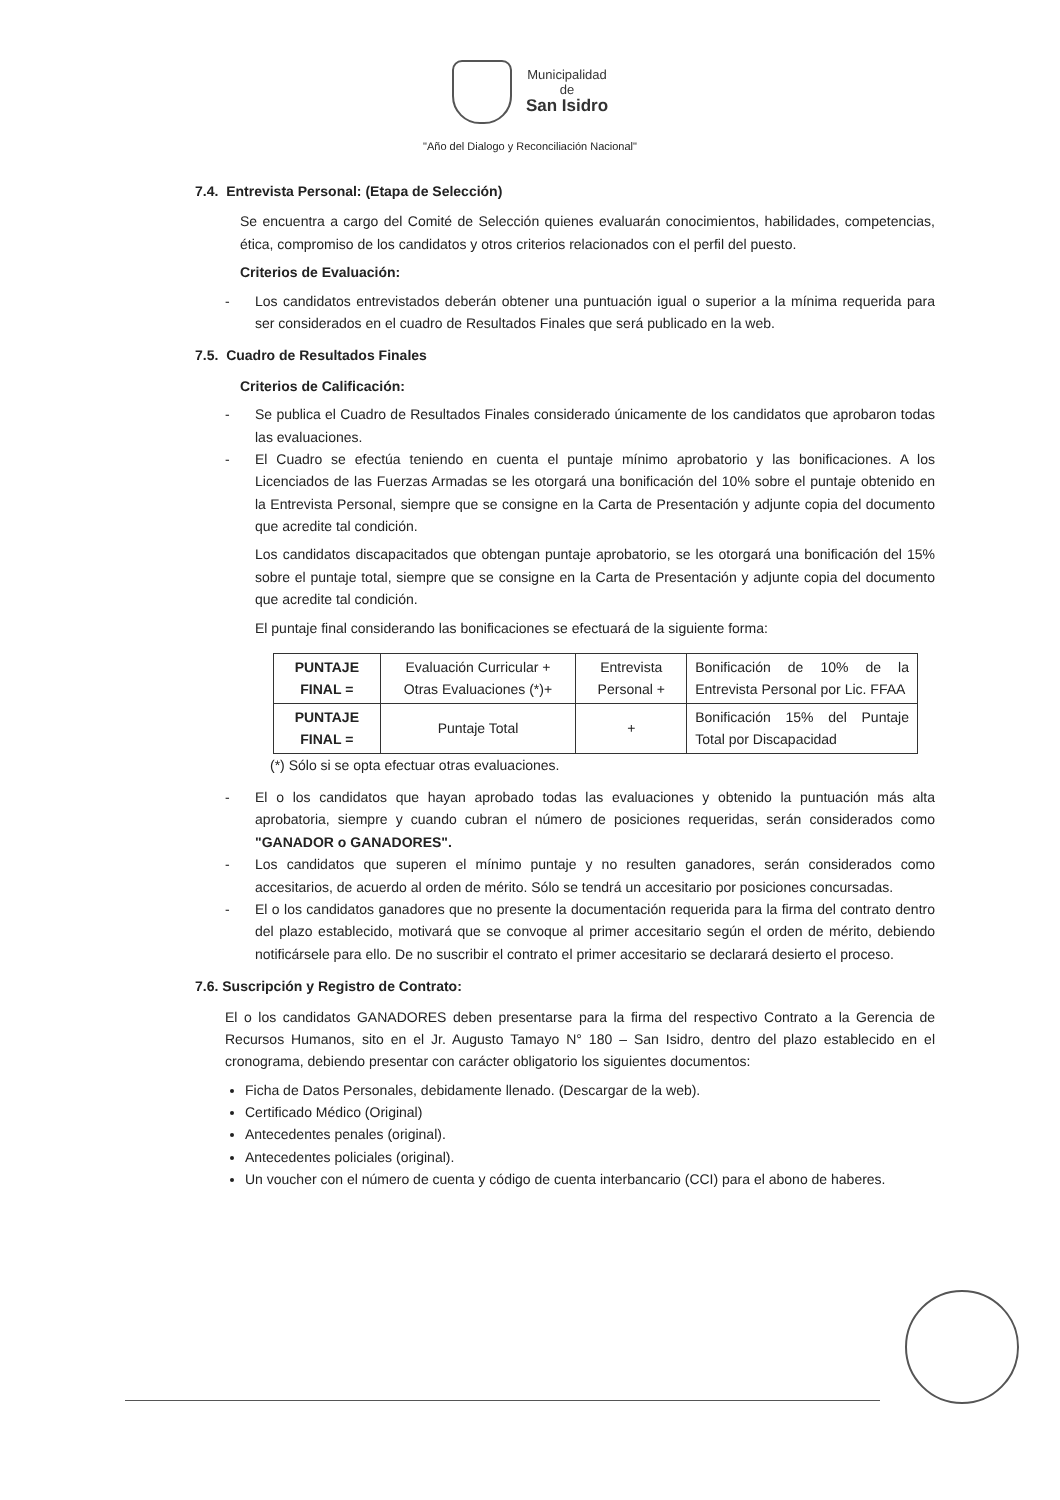Municipalidad
de
San Isidro
"Año del Dialogo y Reconciliación Nacional"
7.4. Entrevista Personal: (Etapa de Selección)
Se encuentra a cargo del Comité de Selección quienes evaluarán conocimientos, habilidades, competencias, ética, compromiso de los candidatos y otros criterios relacionados con el perfil del puesto.
Criterios de Evaluación:
- Los candidatos entrevistados deberán obtener una puntuación igual o superior a la mínima requerida para ser considerados en el cuadro de Resultados Finales que será publicado en la web.
7.5. Cuadro de Resultados Finales
Criterios de Calificación:
- Se publica el Cuadro de Resultados Finales considerado únicamente de los candidatos que aprobaron todas las evaluaciones.
- El Cuadro se efectúa teniendo en cuenta el puntaje mínimo aprobatorio y las bonificaciones. A los Licenciados de las Fuerzas Armadas se les otorgará una bonificación del 10% sobre el puntaje obtenido en la Entrevista Personal, siempre que se consigne en la Carta de Presentación y adjunte copia del documento que acredite tal condición.
Los candidatos discapacitados que obtengan puntaje aprobatorio, se les otorgará una bonificación del 15% sobre el puntaje total, siempre que se consigne en la Carta de Presentación y adjunte copia del documento que acredite tal condición.
El puntaje final considerando las bonificaciones se efectuará de la siguiente forma:
| PUNTAJE FINAL = | Evaluación Curricular + Otras Evaluaciones (*)+ | Entrevista Personal + | Bonificación de 10% de la Entrevista Personal por Lic. FFAA |
| PUNTAJE FINAL = | Puntaje Total | + | Bonificación 15% del Puntaje Total por Discapacidad |
(*) Sólo si se opta efectuar otras evaluaciones.
- El o los candidatos que hayan aprobado todas las evaluaciones y obtenido la puntuación más alta aprobatoria, siempre y cuando cubran el número de posiciones requeridas, serán considerados como "GANADOR o GANADORES".
- Los candidatos que superen el mínimo puntaje y no resulten ganadores, serán considerados como accesitarios, de acuerdo al orden de mérito. Sólo se tendrá un accesitario por posiciones concursadas.
- El o los candidatos ganadores que no presente la documentación requerida para la firma del contrato dentro del plazo establecido, motivará que se convoque al primer accesitario según el orden de mérito, debiendo notificársele para ello. De no suscribir el contrato el primer accesitario se declarará desierto el proceso.
7.6. Suscripción y Registro de Contrato:
El o los candidatos GANADORES deben presentarse para la firma del respectivo Contrato a la Gerencia de Recursos Humanos, sito en el Jr. Augusto Tamayo N° 180 – San Isidro, dentro del plazo establecido en el cronograma, debiendo presentar con carácter obligatorio los siguientes documentos:
Ficha de Datos Personales, debidamente llenado. (Descargar de la web).
Certificado Médico (Original)
Antecedentes penales (original).
Antecedentes policiales (original).
Un voucher con el número de cuenta y código de cuenta interbancario (CCI) para el abono de haberes.